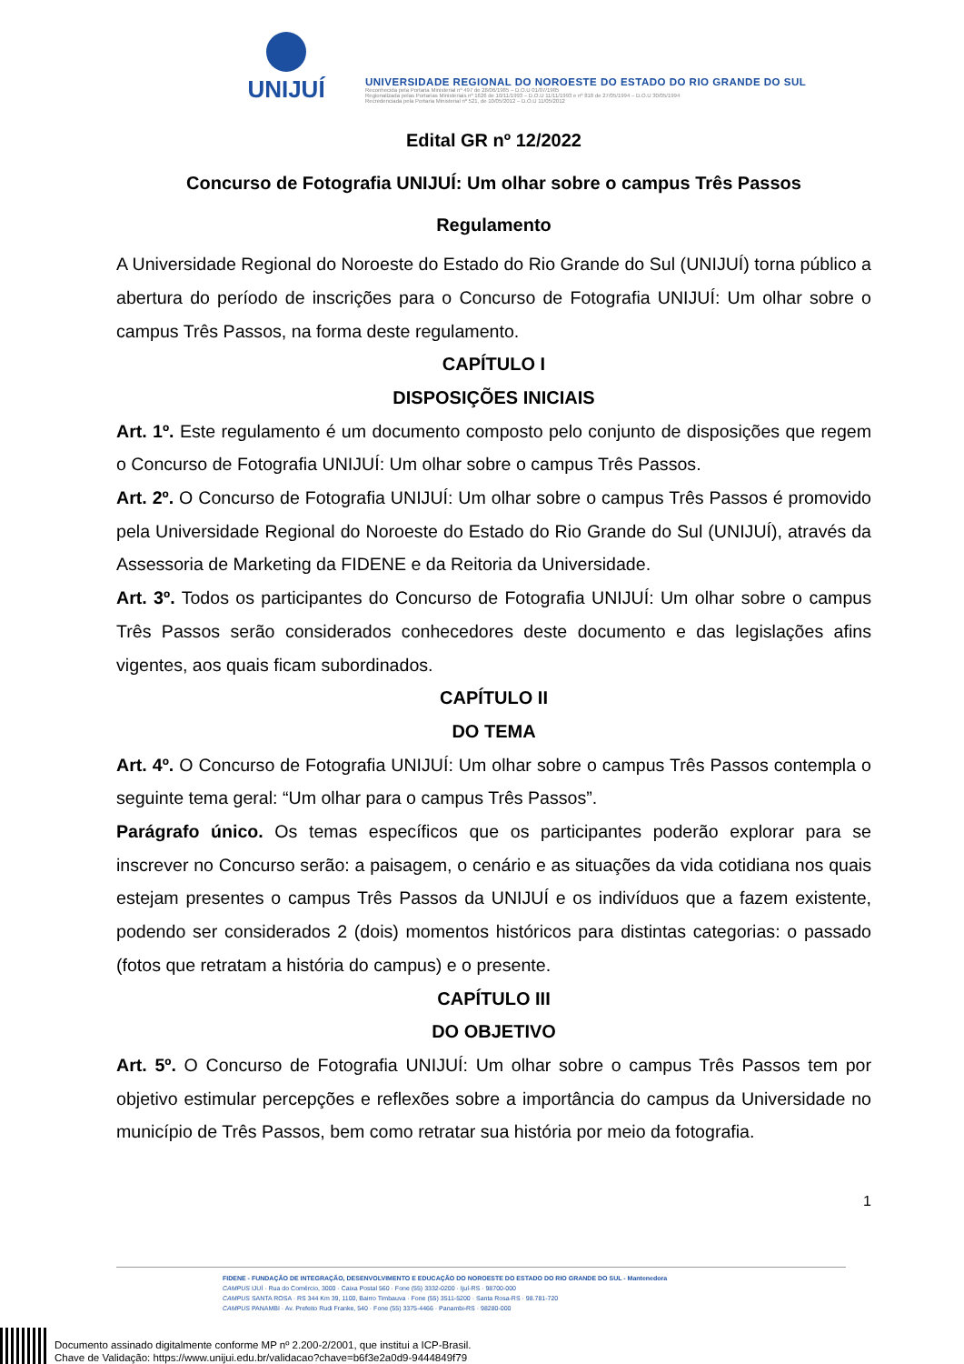UNIJUÍ
UNIVERSIDADE REGIONAL DO NOROESTE DO ESTADO DO RIO GRANDE DO SUL
Reconhecida pela Portaria Ministerial nº 497 de 28/06/1985 – D.O.U 01/07/1985
Regionalizada pelas Portarias Ministeriais nº 1626 de 10/11/1993 – D.O.U 11/11/1993 e nº 818 de 27/05/1994 – D.O.U 30/05/1994
Recredenciada pela Portaria Ministerial nº 521, de 10/05/2012 – D.O.U 11/05/2012
Edital GR nº 12/2022
Concurso de Fotografia UNIJUÍ: Um olhar sobre o campus Três Passos
Regulamento
A Universidade Regional do Noroeste do Estado do Rio Grande do Sul (UNIJUÍ) torna público a abertura do período de inscrições para o Concurso de Fotografia UNIJUÍ: Um olhar sobre o campus Três Passos, na forma deste regulamento.
CAPÍTULO I
DISPOSIÇÕES INICIAIS
Art. 1º. Este regulamento é um documento composto pelo conjunto de disposições que regem o Concurso de Fotografia UNIJUÍ: Um olhar sobre o campus Três Passos.
Art. 2º. O Concurso de Fotografia UNIJUÍ: Um olhar sobre o campus Três Passos é promovido pela Universidade Regional do Noroeste do Estado do Rio Grande do Sul (UNIJUÍ), através da Assessoria de Marketing da FIDENE e da Reitoria da Universidade.
Art. 3º. Todos os participantes do Concurso de Fotografia UNIJUÍ: Um olhar sobre o campus Três Passos serão considerados conhecedores deste documento e das legislações afins vigentes, aos quais ficam subordinados.
CAPÍTULO II
DO TEMA
Art. 4º. O Concurso de Fotografia UNIJUÍ: Um olhar sobre o campus Três Passos contempla o seguinte tema geral: “Um olhar para o campus Três Passos”.
Parágrafo único. Os temas específicos que os participantes poderão explorar para se inscrever no Concurso serão: a paisagem, o cenário e as situações da vida cotidiana nos quais estejam presentes o campus Três Passos da UNIJUÍ e os indivíduos que a fazem existente, podendo ser considerados 2 (dois) momentos históricos para distintas categorias: o passado (fotos que retratam a história do campus) e o presente.
CAPÍTULO III
DO OBJETIVO
Art. 5º. O Concurso de Fotografia UNIJUÍ: Um olhar sobre o campus Três Passos tem por objetivo estimular percepções e reflexões sobre a importância do campus da Universidade no município de Três Passos, bem como retratar sua história por meio da fotografia.
1
FIDENE - FUNDAÇÃO DE INTEGRAÇÃO, DESENVOLVIMENTO E EDUCAÇÃO DO NOROESTE DO ESTADO DO RIO GRANDE DO SUL - Mantenedora
CAMPUS IJUÍ · Rua do Comércio, 3000 · Caixa Postal 560 · Fone (55) 3332-0200 · Ijuí-RS · 98700-000
CAMPUS SANTA ROSA · RS 344 Km 39, 1100, Bairro Timbauva · Fone (55) 3511-5200 · Santa Rosa-RS · 98.781-720
CAMPUS PANAMBI · Av. Prefeito Rudi Franke, 540 · Fone (55) 3375-4466 · Panambi-RS · 98280-000
Documento assinado digitalmente conforme MP nº 2.200-2/2001, que institui a ICP-Brasil.
Chave de Validação: https://www.unijui.edu.br/validacao?chave=b6f3e2a0d9-9444849f79